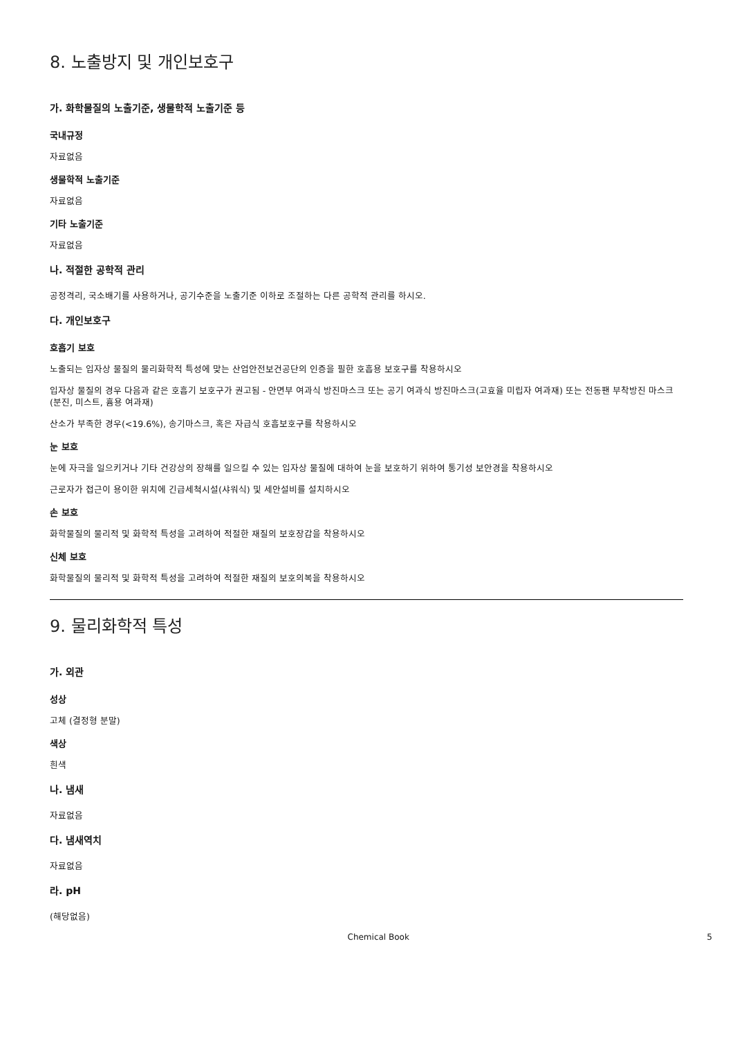8. 노출방지 및 개인보호구
가. 화학물질의 노출기준, 생물학적 노출기준 등
국내규정
자료없음
생물학적 노출기준
자료없음
기타 노출기준
자료없음
나. 적절한 공학적 관리
공정격리, 국소배기를 사용하거나, 공기수준을 노출기준 이하로 조절하는 다른 공학적 관리를 하시오.
다. 개인보호구
호흡기 보호
노출되는 입자상 물질의 물리화학적 특성에 맞는 산업안전보건공단의 인증을 필한 호흡용 보호구를 착용하시오
입자상 물질의 경우 다음과 같은 호흡기 보호구가 권고됨 - 안면부 여과식 방진마스크 또는 공기 여과식 방진마스크(고효율 미립자 여과재) 또는 전동팬 부착방진 마스크(분진, 미스트, 흄용 여과재)
산소가 부족한 경우(<19.6%), 송기마스크, 혹은 자급식 호흡보호구를 착용하시오
눈 보호
눈에 자극을 일으키거나 기타 건강상의 장해를 일으킬 수 있는 입자상 물질에 대하여 눈을 보호하기 위하여 통기성 보안경을 착용하시오
근로자가 접근이 용이한 위치에 긴급세척시설(샤워식) 및 세안설비를 설치하시오
손 보호
화학물질의 물리적 및 화학적 특성을 고려하여 적절한 재질의 보호장갑을 착용하시오
신체 보호
화학물질의 물리적 및 화학적 특성을 고려하여 적절한 재질의 보호의복을 착용하시오
9. 물리화학적 특성
가. 외관
성상
고체 (결정형 분말)
색상
흰색
나. 냄새
자료없음
다. 냄새역치
자료없음
라. pH
(해당없음)
Chemical Book 5